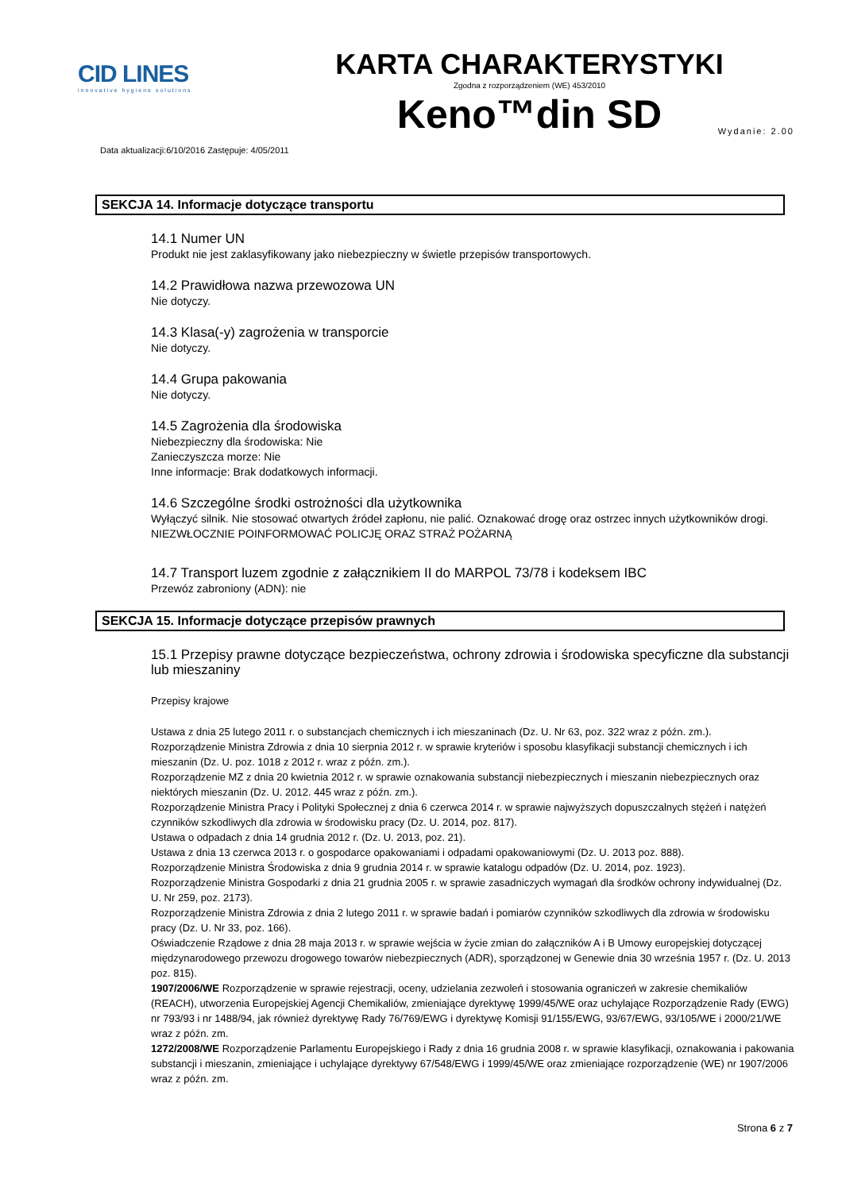CID LINES
innovative hygiene solutions
KARTA CHARAKTERYSTYKI
Zgodna z rozporządzeniem (WE) 453/2010
Keno™din SD
Data aktualizacji:6/10/2016 Zastępuje: 4/05/2011 Wydanie: 2.00
SEKCJA 14. Informacje dotyczące transportu
14.1 Numer UN
Produkt nie jest zaklasyfikowany jako niebezpieczny w świetle przepisów transportowych.
14.2 Prawidłowa nazwa przewozowa UN
Nie dotyczy.
14.3 Klasa(-y) zagrożenia w transporcie
Nie dotyczy.
14.4 Grupa pakowania
Nie dotyczy.
14.5 Zagrożenia dla środowiska
Niebezpieczny dla środowiska: Nie
Zanieczyszcza morze: Nie
Inne informacje: Brak dodatkowych informacji.
14.6 Szczególne środki ostrożności dla użytkownika
Wyłączyć silnik. Nie stosować otwartych źródeł zapłonu, nie palić. Oznakować drogę oraz ostrzec innych użytkowników drogi. NIEZWŁOCZNIE POINFORMOWAĆ POLICJĘ ORAZ STRAŻ POŻARNĄ
14.7 Transport luzem zgodnie z załącznikiem II do MARPOL 73/78 i kodeksem IBC
Przewóz zabroniony (ADN): nie
SEKCJA 15. Informacje dotyczące przepisów prawnych
15.1 Przepisy prawne dotyczące bezpieczeństwa, ochrony zdrowia i środowiska specyficzne dla substancji lub mieszaniny
Przepisy krajowe
Ustawa z dnia 25 lutego 2011 r. o substancjach chemicznych i ich mieszaninach (Dz. U. Nr 63, poz. 322 wraz z późn. zm.).
Rozporządzenie Ministra Zdrowia z dnia 10 sierpnia 2012 r. w sprawie kryteriów i sposobu klasyfikacji substancji chemicznych i ich mieszanin (Dz. U. poz. 1018 z 2012 r. wraz z późn. zm.).
Rozporządzenie MZ z dnia 20 kwietnia 2012 r. w sprawie oznakowania substancji niebezpiecznych i mieszanin niebezpiecznych oraz niektórych mieszanin (Dz. U. 2012. 445 wraz z późn. zm.).
Rozporządzenie Ministra Pracy i Polityki Społecznej z dnia 6 czerwca 2014 r. w sprawie najwyższych dopuszczalnych stężeń i natężeń czynników szkodliwych dla zdrowia w środowisku pracy (Dz. U. 2014, poz. 817).
Ustawa o odpadach z dnia 14 grudnia 2012 r. (Dz. U. 2013, poz. 21).
Ustawa z dnia 13 czerwca 2013 r. o gospodarce opakowaniami i odpadami opakowaniowymi (Dz. U. 2013 poz. 888).
Rozporządzenie Ministra Środowiska z dnia 9 grudnia 2014 r. w sprawie katalogu odpadów (Dz. U. 2014, poz. 1923).
Rozporządzenie Ministra Gospodarki z dnia 21 grudnia 2005 r. w sprawie zasadniczych wymagań dla środków ochrony indywidualnej (Dz. U. Nr 259, poz. 2173).
Rozporządzenie Ministra Zdrowia z dnia 2 lutego 2011 r. w sprawie badań i pomiarów czynników szkodliwych dla zdrowia w środowisku pracy (Dz. U. Nr 33, poz. 166).
Oświadczenie Rządowe z dnia 28 maja 2013 r. w sprawie wejścia w życie zmian do załączników A i B Umowy europejskiej dotyczącej międzynarodowego przewozu drogowego towarów niebezpiecznych (ADR), sporządzonej w Genewie dnia 30 września 1957 r. (Dz. U. 2013 poz. 815).
1907/2006/WE Rozporządzenie w sprawie rejestracji, oceny, udzielania zezwoleń i stosowania ograniczeń w zakresie chemikaliów (REACH), utworzenia Europejskiej Agencji Chemikaliów, zmieniające dyrektywę 1999/45/WE oraz uchylające Rozporządzenie Rady (EWG) nr 793/93 i nr 1488/94, jak również dyrektywę Rady 76/769/EWG i dyrektywę Komisji 91/155/EWG, 93/67/EWG, 93/105/WE i 2000/21/WE wraz z późn. zm.
1272/2008/WE Rozporządzenie Parlamentu Europejskiego i Rady z dnia 16 grudnia 2008 r. w sprawie klasyfikacji, oznakowania i pakowania substancji i mieszanin, zmieniające i uchylające dyrektywy 67/548/EWG i 1999/45/WE oraz zmieniające rozporządzenie (WE) nr 1907/2006 wraz z późn. zm.
Strona 6 z 7